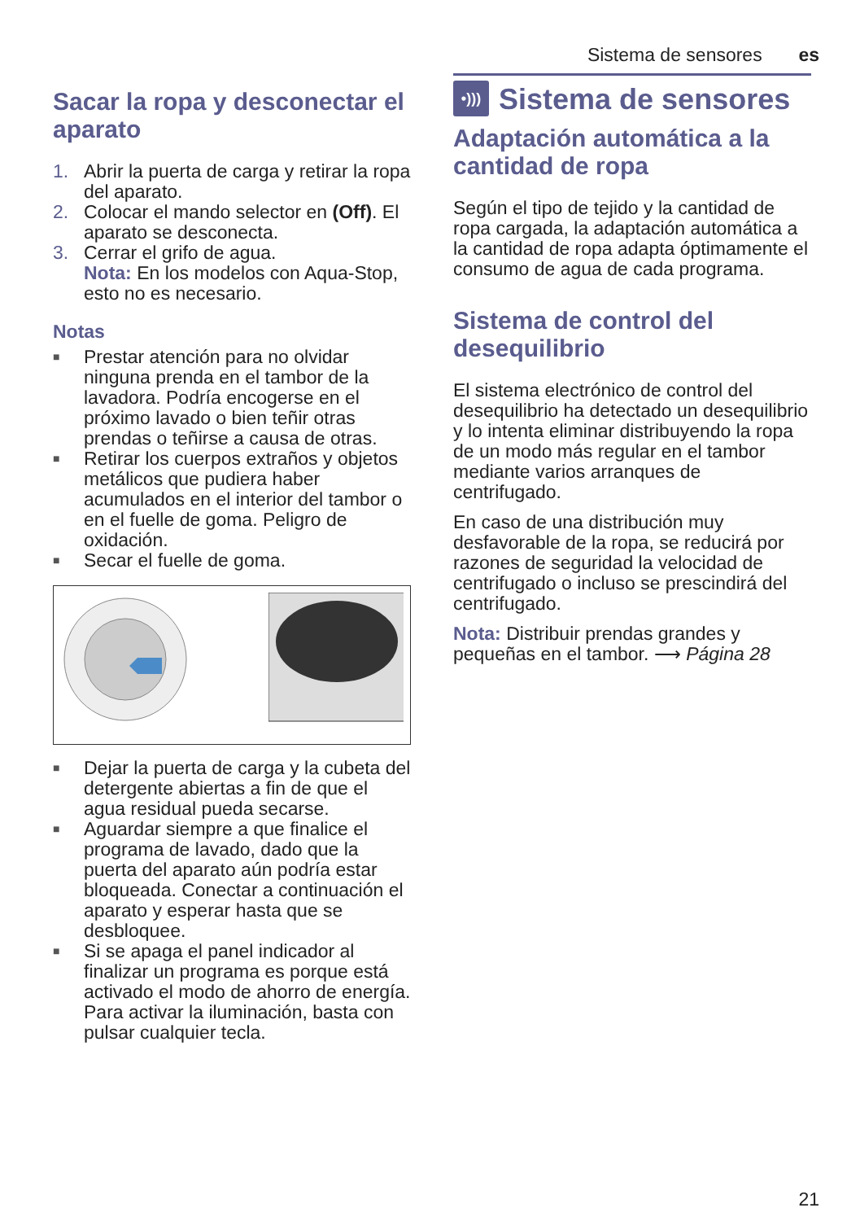Sistema de sensores es
Sacar la ropa y desconectar el aparato
1. Abrir la puerta de carga y retirar la ropa del aparato.
2. Colocar el mando selector en (Off). El aparato se desconecta.
3. Cerrar el grifo de agua.
Nota: En los modelos con Aqua-Stop, esto no es necesario.
Notas
■ Prestar atención para no olvidar ninguna prenda en el tambor de la lavadora. Podría encogerse en el próximo lavado o bien teñir otras prendas o teñirse a causa de otras.
■ Retirar los cuerpos extraños y objetos metálicos que pudiera haber acumulados en el interior del tambor o en el fuelle de goma. Peligro de oxidación.
■ Secar el fuelle de goma.
■ Dejar la puerta de carga y la cubeta del detergente abiertas a fin de que el agua residual pueda secarse.
■ Aguardar siempre a que finalice el programa de lavado, dado que la puerta del aparato aún podría estar bloqueada. Conectar a continuación el aparato y esperar hasta que se desbloquee.
■ Si se apaga el panel indicador al finalizar un programa es porque está activado el modo de ahorro de energía. Para activar la iluminación, basta con pulsar cualquier tecla.
•))) Sistema de sensores
Adaptación automática a la cantidad de ropa
Según el tipo de tejido y la cantidad de ropa cargada, la adaptación automática a la cantidad de ropa adapta óptimamente el consumo de agua de cada programa.
Sistema de control del desequilibrio
El sistema electrónico de control del desequilibrio ha detectado un desequilibrio y lo intenta eliminar distribuyendo la ropa de un modo más regular en el tambor mediante varios arranques de centrifugado.
En caso de una distribución muy desfavorable de la ropa, se reducirá por razones de seguridad la velocidad de centrifugado o incluso se prescindirá del centrifugado.
Nota: Distribuir prendas grandes y pequeñas en el tambor. ⟶ Página 28
21